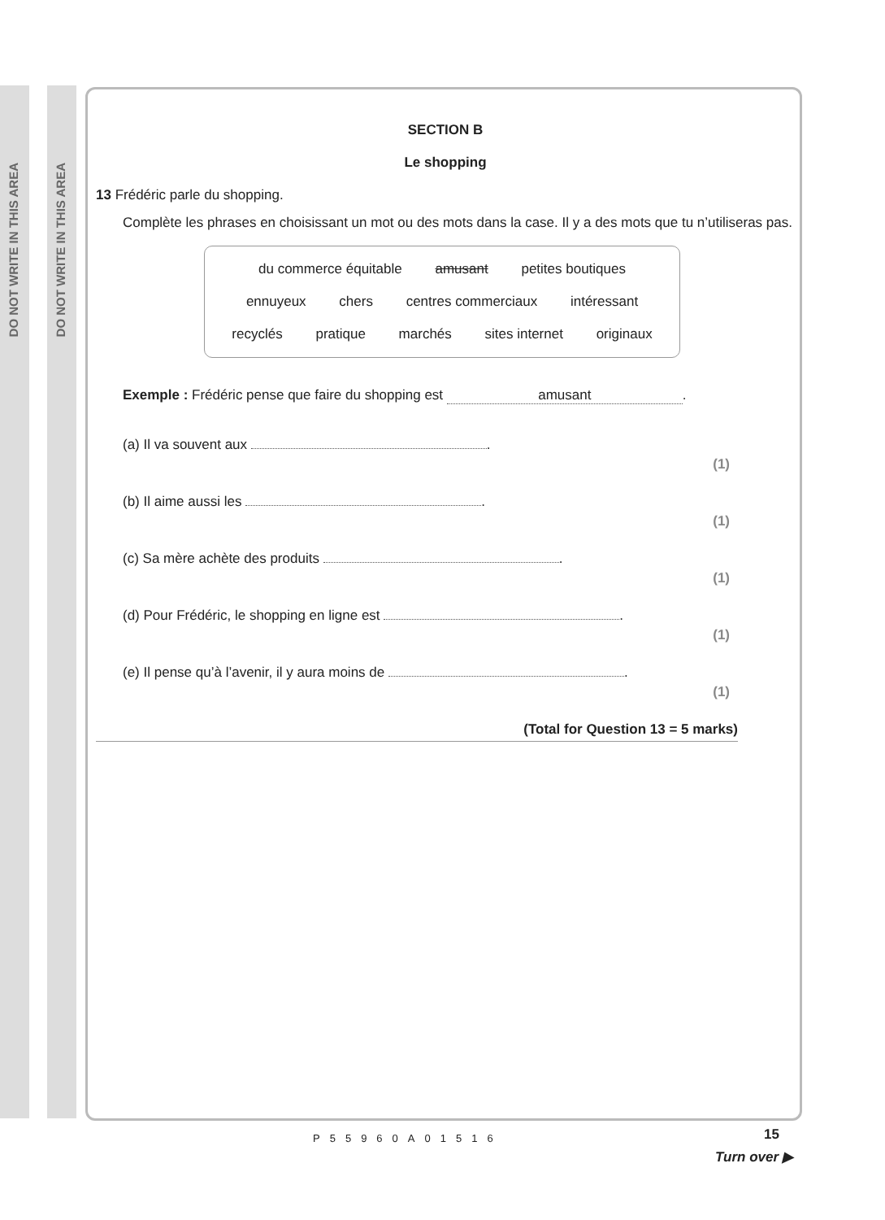DO NOT WRITE IN THIS AREA
DO NOT WRITE IN THIS AREA
SECTION B
Le shopping
13 Frédéric parle du shopping.
Complète les phrases en choisissant un mot ou des mots dans la case. Il y a des mots que tu n’utiliseras pas.
du commerce équitable amusant petites boutiques
ennuyeux chers centres commerciaux intéressant
recyclés pratique marchés sites internet originaux
Exemple : Frédéric pense que faire du shopping est amusant.
(a) Il va souvent aux .
(1)
(b) Il aime aussi les .
(1)
(c) Sa mère achète des produits .
(1)
(d) Pour Frédéric, le shopping en ligne est .
(1)
(e) Il pense qu’à l’avenir, il y aura moins de .
(1)
(Total for Question 13 = 5 marks)
P55960A01516 15
Turn over ▶